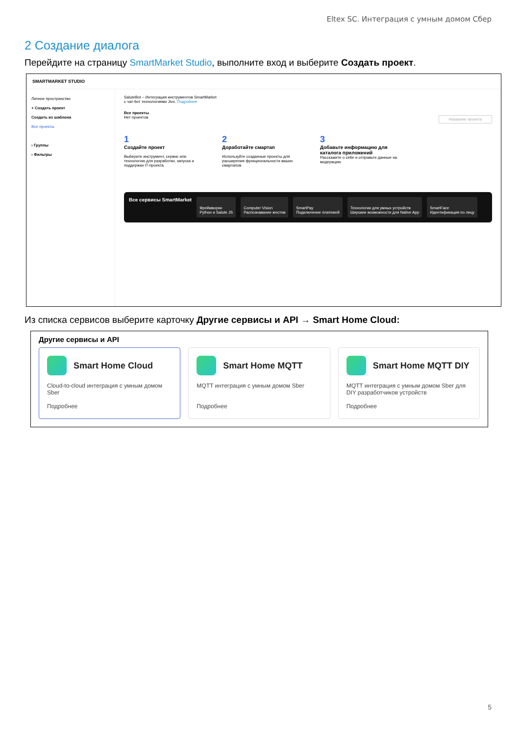Eltex SC. Интеграция с умным домом Сбер
2 Создание диалога
Перейдите на страницу SmartMarket Studio, выполните вход и выберите Создать проект.
SMARTMARKET STUDIO
Личное пространство
+ Создать проект
Создать из шаблона
Все проекты
› Группы
› Фильтры
SaluteBot – Интеграция инструментов SmartMarket
с чат-бот технологиями Jivo. Подробнее
Все проекты
Нет проектов Название проекта
1
Создайте проект
Выберите инструмент, сервис или технологию для разработки, запуска и поддержки IT-проекта
2
Доработайте смартап
Используйте созданные проекты для расширения функциональности ваших смартапов
3
Добавьте информацию для каталога приложений
Расскажите о себе и отправьте данные на модерацию
Все сервисы SmartMarket
Фреймворки
Python и Salute JS
Computer Vision
Распознавание жестов
SmartPay
Подключение платежей
Технологии для умных устройств
Широкие возможности для Native App
SmartFace
Идентификация по лицу
Из списка сервисов выберите карточку Другие сервисы и API → Smart Home Cloud:
Другие сервисы и API
Smart Home Cloud
Cloud-to-cloud интеграция с умным домом Sber
Подробнее
Smart Home MQTT
MQTT интеграция с умным домом Sber
Подробнее
Smart Home MQTT DIY
MQTT интеграция с умным домом Sber для DIY разработчиков устройств
Подробнее
5